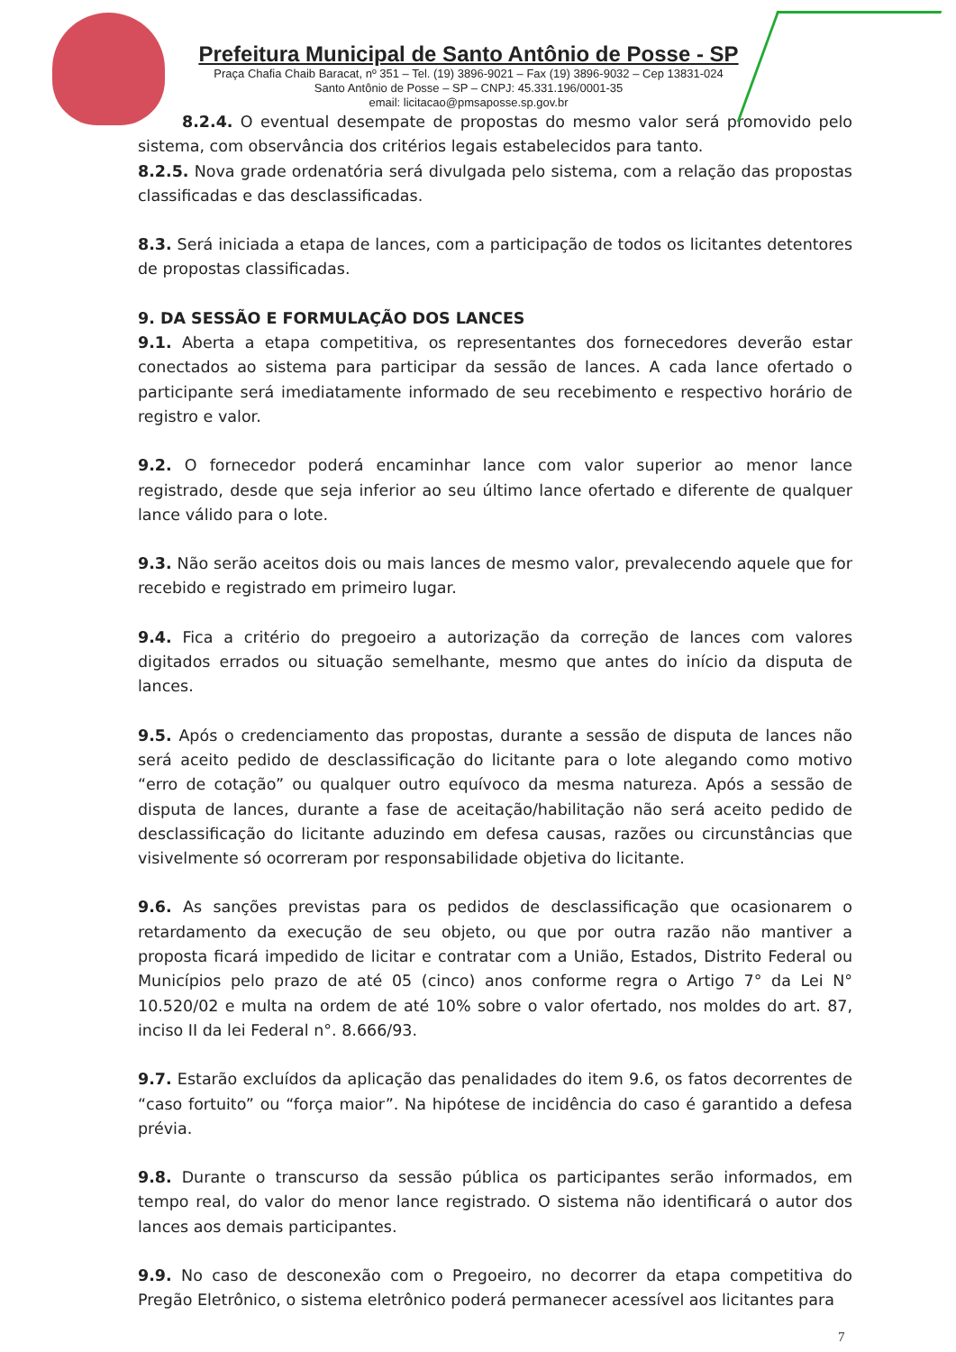Prefeitura Municipal de Santo Antônio de Posse - SP
Praça Chafia Chaib Baracat, nº 351 – Tel. (19) 3896-9021 – Fax (19) 3896-9032 – Cep 13831-024
Santo Antônio de Posse – SP – CNPJ: 45.331.196/0001-35
email: licitacao@pmsaposse.sp.gov.br
8.2.4. O eventual desempate de propostas do mesmo valor será promovido pelo sistema, com observância dos critérios legais estabelecidos para tanto.
8.2.5. Nova grade ordenatória será divulgada pelo sistema, com a relação das propostas classificadas e das desclassificadas.
8.3. Será iniciada a etapa de lances, com a participação de todos os licitantes detentores de propostas classificadas.
9. DA SESSÃO E FORMULAÇÃO DOS LANCES
9.1. Aberta a etapa competitiva, os representantes dos fornecedores deverão estar conectados ao sistema para participar da sessão de lances. A cada lance ofertado o participante será imediatamente informado de seu recebimento e respectivo horário de registro e valor.
9.2. O fornecedor poderá encaminhar lance com valor superior ao menor lance registrado, desde que seja inferior ao seu último lance ofertado e diferente de qualquer lance válido para o lote.
9.3. Não serão aceitos dois ou mais lances de mesmo valor, prevalecendo aquele que for recebido e registrado em primeiro lugar.
9.4. Fica a critério do pregoeiro a autorização da correção de lances com valores digitados errados ou situação semelhante, mesmo que antes do início da disputa de lances.
9.5. Após o credenciamento das propostas, durante a sessão de disputa de lances não será aceito pedido de desclassificação do licitante para o lote alegando como motivo “erro de cotação” ou qualquer outro equívoco da mesma natureza. Após a sessão de disputa de lances, durante a fase de aceitação/habilitação não será aceito pedido de desclassificação do licitante aduzindo em defesa causas, razões ou circunstâncias que visivelmente só ocorreram por responsabilidade objetiva do licitante.
9.6. As sanções previstas para os pedidos de desclassificação que ocasionarem o retardamento da execução de seu objeto, ou que por outra razão não mantiver a proposta ficará impedido de licitar e contratar com a União, Estados, Distrito Federal ou Municípios pelo prazo de até 05 (cinco) anos conforme regra o Artigo 7° da Lei N° 10.520/02 e multa na ordem de até 10% sobre o valor ofertado, nos moldes do art. 87, inciso II da lei Federal n°. 8.666/93.
9.7. Estarão excluídos da aplicação das penalidades do item 9.6, os fatos decorrentes de “caso fortuito” ou “força maior”. Na hipótese de incidência do caso é garantido a defesa prévia.
9.8. Durante o transcurso da sessão pública os participantes serão informados, em tempo real, do valor do menor lance registrado. O sistema não identificará o autor dos lances aos demais participantes.
9.9. No caso de desconexão com o Pregoeiro, no decorrer da etapa competitiva do Pregão Eletrônico, o sistema eletrônico poderá permanecer acessível aos licitantes para
7